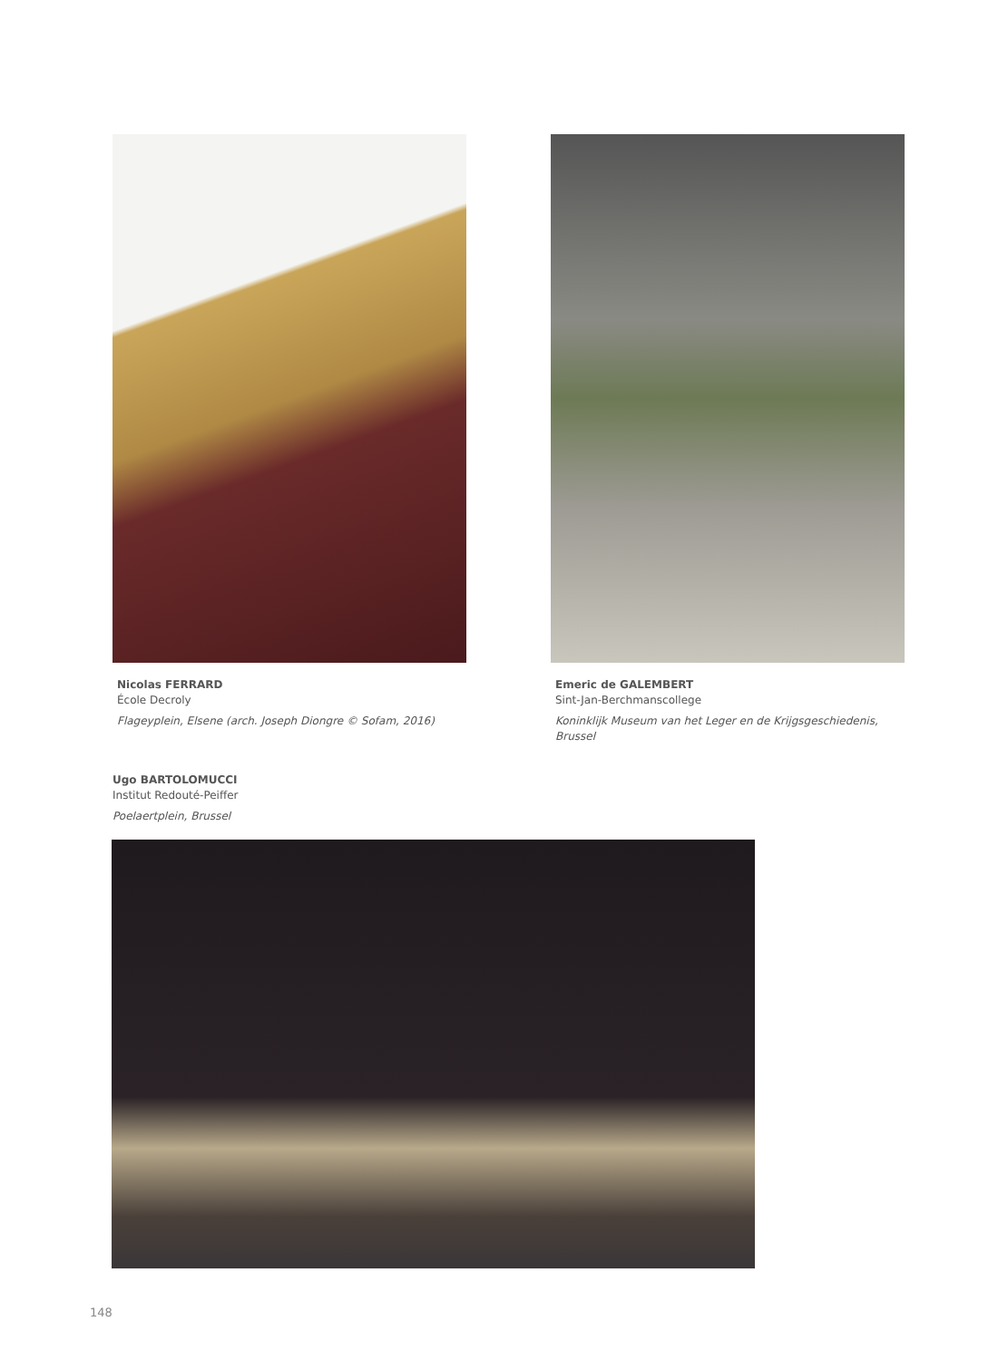Nicolas FERRARD
École Decroly
Flageyplein, Elsene (arch. Joseph Diongre © Sofam, 2016)
Emeric de GALEMBERT
Sint-Jan-Berchmanscollege
Koninklijk Museum van het Leger en de Krijgsgeschiedenis, Brussel
Ugo BARTOLOMUCCI
Institut Redouté-Peiffer
Poelaertplein, Brussel
148